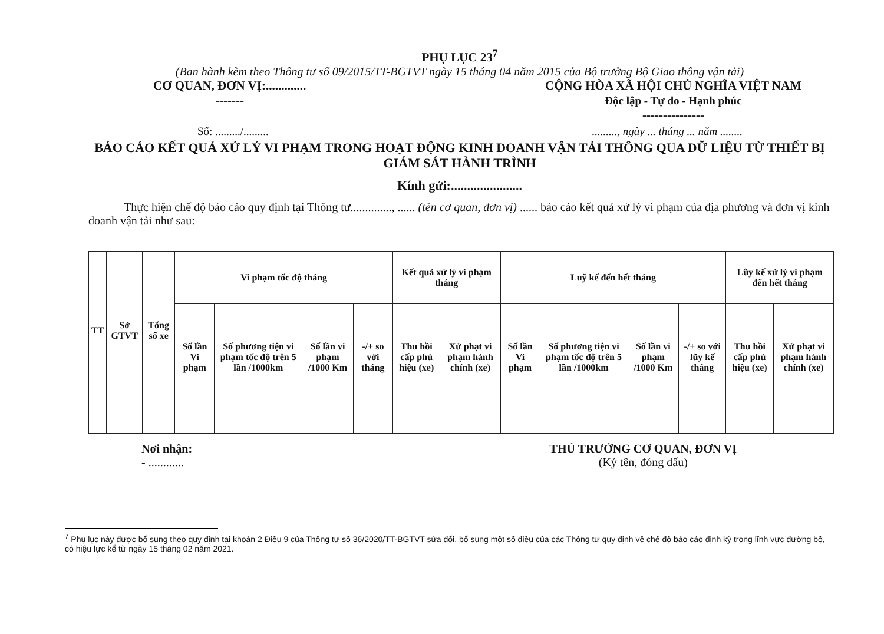PHỤ LỤC 23<sup>7</sup>
(Ban hành kèm theo Thông tư số 09/2015/TT-BGTVT ngày 15 tháng 04 năm 2015 của Bộ trưởng Bộ Giao thông vận tải)
CƠ QUAN, ĐƠN VỊ:.............
-------
CỘNG HÒA XÃ HỘI CHỦ NGHĨA VIỆT NAM
Độc lập - Tự do - Hạnh phúc
---------------
Số: ........./.................., ngày ... tháng ... năm ........
BÁO CÁO KẾT QUẢ XỬ LÝ VI PHẠM TRONG HOẠT ĐỘNG KINH DOANH VẬN TẢI THÔNG QUA DỮ LIỆU TỪ THIẾT BỊ GIÁM SÁT HÀNH TRÌNH
Kính gửi:......................
Thực hiện chế độ báo cáo quy định tại Thông tư.............., ...... (tên cơ quan, đơn vị) ...... báo cáo kết quả xử lý vi phạm của địa phương và đơn vị kinh doanh vận tải như sau:
| TT | Sở GTVT | Tổng số xe | Vi phạm tốc độ tháng | | | | Kết quả xử lý vi phạm tháng | | Luỹ kế đến hết tháng | | | | Lũy kế xử lý vi phạm đến hết tháng | |
| --- | --- | --- | --- | --- | --- | --- | --- | --- | --- | --- | --- | --- | --- | --- |
| | | | Số lần Vi phạm | Số phương tiện vi phạm tốc độ trên 5 lần /1000km | Số lần vi phạm /1000 Km | -/+ so với tháng | Thu hồi cấp phù hiệu (xe) | Xử phạt vi phạm hành chính (xe) | Số lần Vi phạm | Số phương tiện vi phạm tốc độ trên 5 lần /1000km | Số lần vi phạm /1000 Km | -/+ so với lũy kế tháng | Thu hồi cấp phù hiệu (xe) | Xử phạt vi phạm hành chính (xe) |
Nơi nhận:
- ............
THỦ TRƯỞNG CƠ QUAN, ĐƠN VỊ
(Ký tên, đóng dấu)
<sup>7</sup> Phụ lục này được bổ sung theo quy định tại khoản 2 Điều 9 của Thông tư số 36/2020/TT-BGTVT sửa đổi, bổ sung một số điều của các Thông tư quy định về chế độ báo cáo định kỳ trong lĩnh vực đường bộ, có hiệu lực kể từ ngày 15 tháng 02 năm 2021.